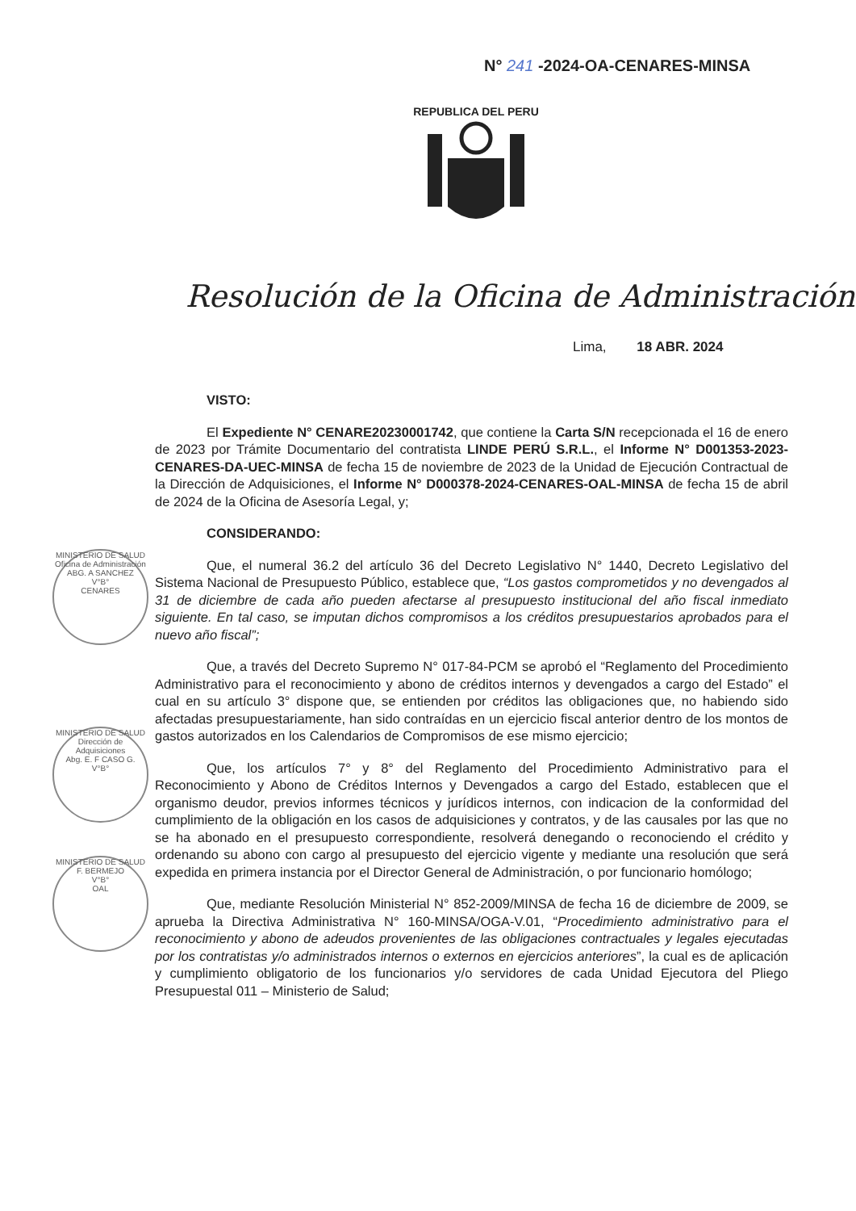N° 241 -2024-OA-CENARES-MINSA
REPUBLICA DEL PERU
Resolución de la Oficina de Administración
Lima, 18 ABR. 2024
MINISTERIO DE SALUD
Oficina de Administración
ABG. A SANCHEZ
V°B°
CENARES
MINISTERIO DE SALUD
Dirección de Adquisiciones
Abg. E. F CASO G.
V°B°
MINISTERIO DE SALUD
F. BERMEJO
V°B°
OAL
VISTO:
El Expediente N° CENARE20230001742, que contiene la Carta S/N recepcionada el 16 de enero de 2023 por Trámite Documentario del contratista LINDE PERÚ S.R.L., el Informe N° D001353-2023-CENARES-DA-UEC-MINSA de fecha 15 de noviembre de 2023 de la Unidad de Ejecución Contractual de la Dirección de Adquisiciones, el Informe N° D000378-2024-CENARES-OAL-MINSA de fecha 15 de abril de 2024 de la Oficina de Asesoría Legal, y;
CONSIDERANDO:
Que, el numeral 36.2 del artículo 36 del Decreto Legislativo N° 1440, Decreto Legislativo del Sistema Nacional de Presupuesto Público, establece que, “Los gastos comprometidos y no devengados al 31 de diciembre de cada año pueden afectarse al presupuesto institucional del año fiscal inmediato siguiente. En tal caso, se imputan dichos compromisos a los créditos presupuestarios aprobados para el nuevo año fiscal”;
Que, a través del Decreto Supremo N° 017-84-PCM se aprobó el “Reglamento del Procedimiento Administrativo para el reconocimiento y abono de créditos internos y devengados a cargo del Estado” el cual en su artículo 3° dispone que, se entienden por créditos las obligaciones que, no habiendo sido afectadas presupuestariamente, han sido contraídas en un ejercicio fiscal anterior dentro de los montos de gastos autorizados en los Calendarios de Compromisos de ese mismo ejercicio;
Que, los artículos 7° y 8° del Reglamento del Procedimiento Administrativo para el Reconocimiento y Abono de Créditos Internos y Devengados a cargo del Estado, establecen que el organismo deudor, previos informes técnicos y jurídicos internos, con indicacion de la conformidad del cumplimiento de la obligación en los casos de adquisiciones y contratos, y de las causales por las que no se ha abonado en el presupuesto correspondiente, resolverá denegando o reconociendo el crédito y ordenando su abono con cargo al presupuesto del ejercicio vigente y mediante una resolución que será expedida en primera instancia por el Director General de Administración, o por funcionario homólogo;
Que, mediante Resolución Ministerial N° 852-2009/MINSA de fecha 16 de diciembre de 2009, se aprueba la Directiva Administrativa N° 160-MINSA/OGA-V.01, “Procedimiento administrativo para el reconocimiento y abono de adeudos provenientes de las obligaciones contractuales y legales ejecutadas por los contratistas y/o administrados internos o externos en ejercicios anteriores”, la cual es de aplicación y cumplimiento obligatorio de los funcionarios y/o servidores de cada Unidad Ejecutora del Pliego Presupuestal 011 – Ministerio de Salud;